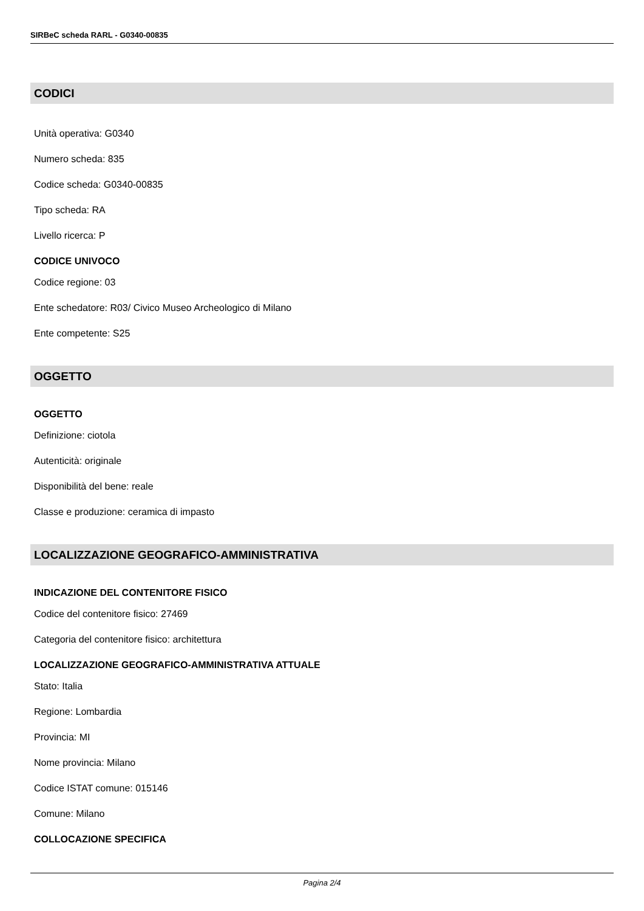SIRBeC scheda RARL - G0340-00835
CODICI
Unità operativa: G0340
Numero scheda: 835
Codice scheda: G0340-00835
Tipo scheda: RA
Livello ricerca: P
CODICE UNIVOCO
Codice regione: 03
Ente schedatore: R03/ Civico Museo Archeologico di Milano
Ente competente: S25
OGGETTO
OGGETTO
Definizione: ciotola
Autenticità: originale
Disponibilità del bene: reale
Classe e produzione: ceramica di impasto
LOCALIZZAZIONE GEOGRAFICO-AMMINISTRATIVA
INDICAZIONE DEL CONTENITORE FISICO
Codice del contenitore fisico: 27469
Categoria del contenitore fisico: architettura
LOCALIZZAZIONE GEOGRAFICO-AMMINISTRATIVA ATTUALE
Stato: Italia
Regione: Lombardia
Provincia: MI
Nome provincia: Milano
Codice ISTAT comune: 015146
Comune: Milano
COLLOCAZIONE SPECIFICA
Pagina 2/4